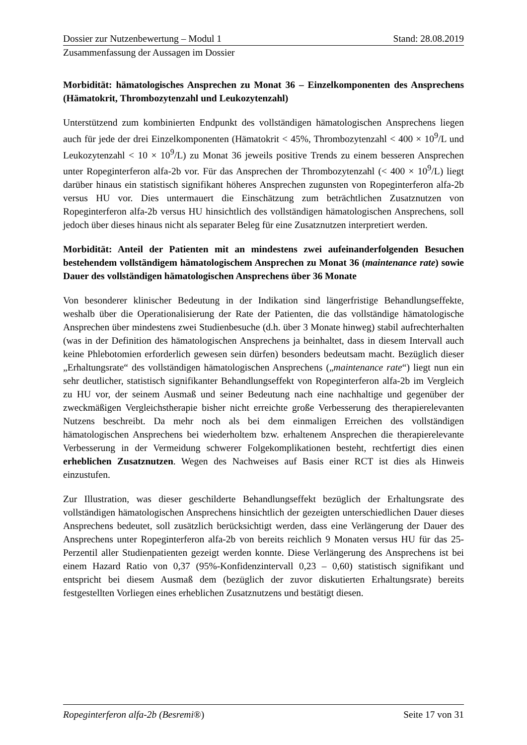Dossier zur Nutzenbewertung – Modul 1 Stand: 28.08.2019
Zusammenfassung der Aussagen im Dossier
Morbidität: hämatologisches Ansprechen zu Monat 36 – Einzelkomponenten des Ansprechens (Hämatokrit, Thrombozytenzahl und Leukozytenzahl)
Unterstützend zum kombinierten Endpunkt des vollständigen hämatologischen Ansprechens liegen auch für jede der drei Einzelkomponenten (Hämatokrit < 45%, Thrombozytenzahl < 400 × 10<sup>9</sup>/L und Leukozytenzahl < 10 × 10<sup>9</sup>/L) zu Monat 36 jeweils positive Trends zu einem besseren Ansprechen unter Ropeginterferon alfa-2b vor. Für das Ansprechen der Thrombozytenzahl (< 400 × 10<sup>9</sup>/L) liegt darüber hinaus ein statistisch signifikant höheres Ansprechen zugunsten von Ropeginterferon alfa-2b versus HU vor. Dies untermauert die Einschätzung zum beträchtlichen Zusatznutzen von Ropeginterferon alfa-2b versus HU hinsichtlich des vollständigen hämatologischen Ansprechens, soll jedoch über dieses hinaus nicht als separater Beleg für eine Zusatznutzen interpretiert werden.
Morbidität: Anteil der Patienten mit an mindestens zwei aufeinanderfolgenden Besuchen bestehendem vollständigem hämatologischem Ansprechen zu Monat 36 (maintenance rate) sowie Dauer des vollständigen hämatologischen Ansprechens über 36 Monate
Von besonderer klinischer Bedeutung in der Indikation sind längerfristige Behandlungseffekte, weshalb über die Operationalisierung der Rate der Patienten, die das vollständige hämatologische Ansprechen über mindestens zwei Studienbesuche (d.h. über 3 Monate hinweg) stabil aufrechterhalten (was in der Definition des hämatologischen Ansprechens ja beinhaltet, dass in diesem Intervall auch keine Phlebotomien erforderlich gewesen sein dürfen) besonders bedeutsam macht. Bezüglich dieser „Erhaltungsrate“ des vollständigen hämatologischen Ansprechens („maintenance rate“) liegt nun ein sehr deutlicher, statistisch signifikanter Behandlungseffekt von Ropeginterferon alfa-2b im Vergleich zu HU vor, der seinem Ausmaß und seiner Bedeutung nach eine nachhaltige und gegenüber der zweckmäßigen Vergleichstherapie bisher nicht erreichte große Verbesserung des therapierelevanten Nutzens beschreibt. Da mehr noch als bei dem einmaligen Erreichen des vollständigen hämatologischen Ansprechens bei wiederholtem bzw. erhaltenem Ansprechen die therapierelevante Verbesserung in der Vermeidung schwerer Folgekomplikationen besteht, rechtfertigt dies einen erheblichen Zusatznutzen. Wegen des Nachweises auf Basis einer RCT ist dies als Hinweis einzustufen.
Zur Illustration, was dieser geschilderte Behandlungseffekt bezüglich der Erhaltungsrate des vollständigen hämatologischen Ansprechens hinsichtlich der gezeigten unterschiedlichen Dauer dieses Ansprechens bedeutet, soll zusätzlich berücksichtigt werden, dass eine Verlängerung der Dauer des Ansprechens unter Ropeginterferon alfa-2b von bereits reichlich 9 Monaten versus HU für das 25-Perzentil aller Studienpatienten gezeigt werden konnte. Diese Verlängerung des Ansprechens ist bei einem Hazard Ratio von 0,37 (95%-Konfidenzintervall 0,23 – 0,60) statistisch signifikant und entspricht bei diesem Ausmaß dem (bezüglich der zuvor diskutierten Erhaltungsrate) bereits festgestellten Vorliegen eines erheblichen Zusatznutzens und bestätigt diesen.
Ropeginterferon alfa-2b (Besremi®) Seite 17 von 31